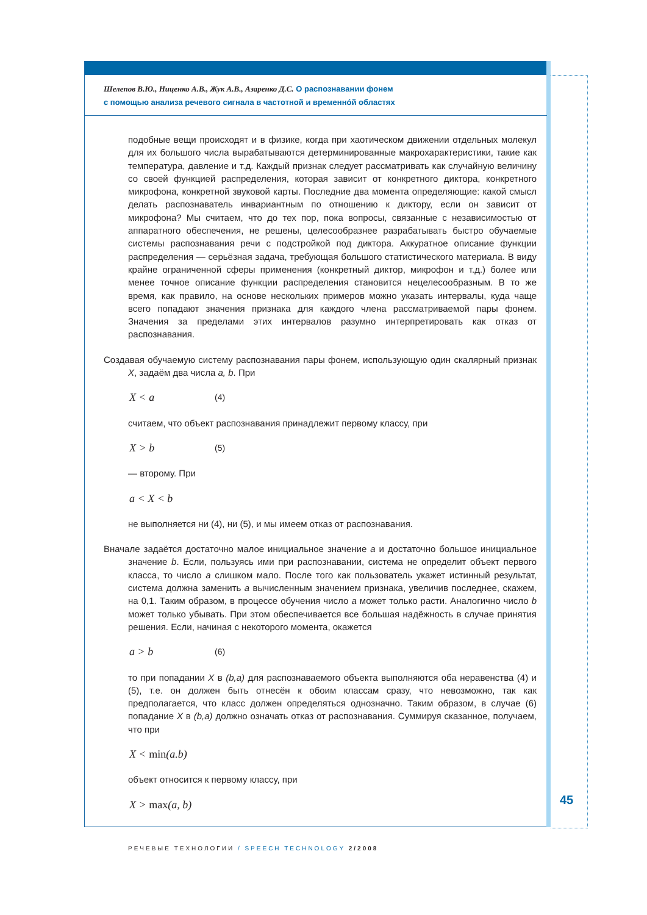Шелепов В.Ю., Ниценко А.В., Жук А.В., Азаренко Д.С. О распознавании фонем
с помощью анализа речевого сигнала в частотной и временнóй областях
подобные вещи происходят и в физике, когда при хаотическом движении отдельных молекул для их большого числа вырабатываются детерминированные макрохарактеристики, такие как температура, давление и т.д. Каждый признак следует рассматривать как случайную величину со своей функцией распределения, которая зависит от конкретного диктора, конкретного микрофона, конкретной звуковой карты. Последние два момента определяющие: какой смысл делать распознаватель инвариантным по отношению к диктору, если он зависит от микрофона? Мы считаем, что до тех пор, пока вопросы, связанные с независимостью от аппаратного обеспечения, не решены, целесообразнее разрабатывать быстро обучаемые системы распознавания речи с подстройкой под диктора. Аккуратное описание функции распределения — серьёзная задача, требующая большого статистического материала. В виду крайне ограниченной сферы применения (конкретный диктор, микрофон и т.д.) более или менее точное описание функции распределения становится нецелесообразным. В то же время, как правило, на основе нескольких примеров можно указать интервалы, куда чаще всего попадают значения признака для каждого члена рассматриваемой пары фонем. Значения за пределами этих интервалов разумно интерпретировать как отказ от распознавания.
Создавая обучаемую систему распознавания пары фонем, использующую один скалярный признак X, задаём два числа a, b. При
X < a (4)
считаем, что объект распознавания принадлежит первому классу, при
X > b (5)
— второму. При
a < X < b
не выполняется ни (4), ни (5), и мы имеем отказ от распознавания.
Вначале задаётся достаточно малое инициальное значение a и достаточно большое инициальное значение b. Если, пользуясь ими при распознавании, система не определит объект первого класса, то число a слишком мало. После того как пользователь укажет истинный результат, система должна заменить a вычисленным значением признака, увеличив последнее, скажем, на 0,1. Таким образом, в процессе обучения число a может только расти. Аналогично число b может только убывать. При этом обеспечивается все большая надёжность в случае принятия решения. Если, начиная с некоторого момента, окажется
a > b (6)
то при попадании X в (b,a) для распознаваемого объекта выполняются оба неравенства (4) и (5), т.е. он должен быть отнесён к обоим классам сразу, что невозможно, так как предполагается, что класс должен определяться однозначно. Таким образом, в случае (6) попадание X в (b,a) должно означать отказ от распознавания. Суммируя сказанное, получаем, что при
X < min(a.b)
объект относится к первому классу, при
X > max(a, b)
45
РЕЧЕВЫЕ ТЕХНОЛОГИИ / SPEECH TECHNOLOGY 2/2008